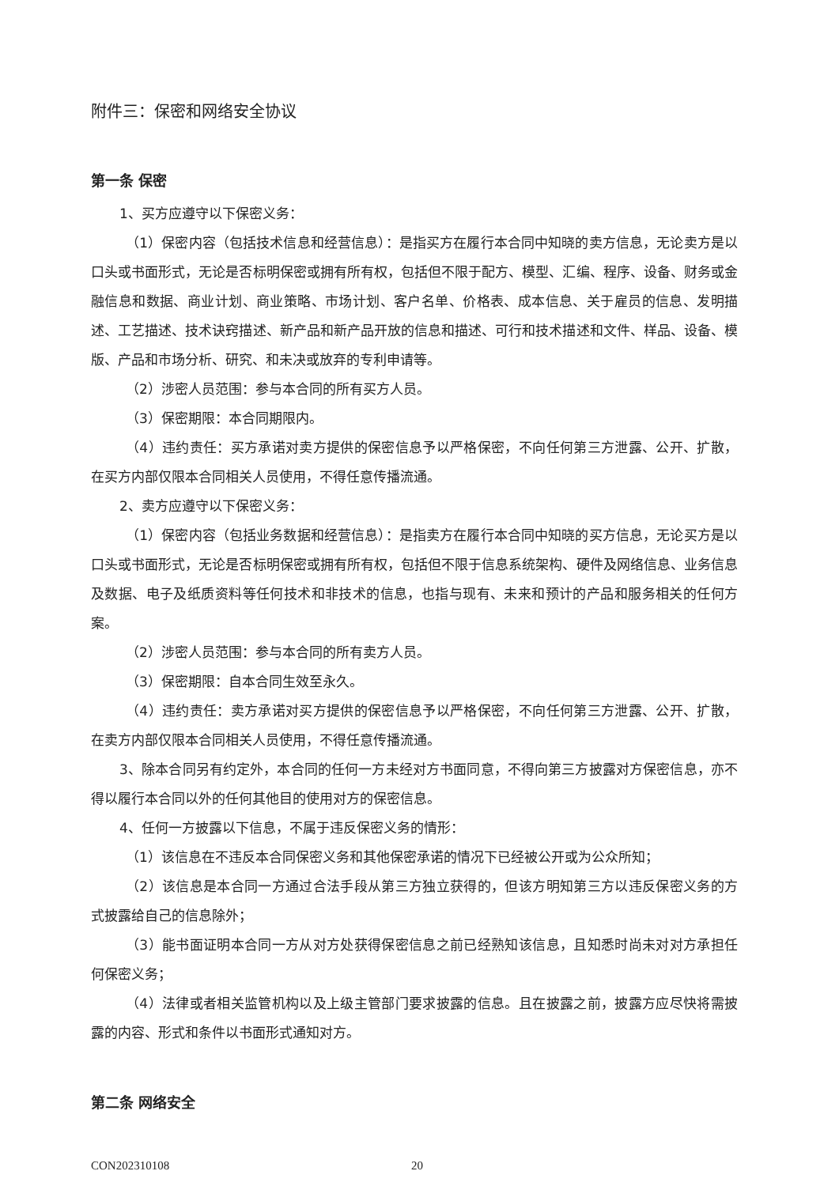附件三：保密和网络安全协议
第一条 保密
1、买方应遵守以下保密义务：
（1）保密内容（包括技术信息和经营信息）：是指买方在履行本合同中知晓的卖方信息，无论卖方是以口头或书面形式，无论是否标明保密或拥有所有权，包括但不限于配方、模型、汇编、程序、设备、财务或金融信息和数据、商业计划、商业策略、市场计划、客户名单、价格表、成本信息、关于雇员的信息、发明描述、工艺描述、技术诀窍描述、新产品和新产品开放的信息和描述、可行和技术描述和文件、样品、设备、模版、产品和市场分析、研究、和未决或放弃的专利申请等。
（2）涉密人员范围：参与本合同的所有买方人员。
（3）保密期限：本合同期限内。
（4）违约责任：买方承诺对卖方提供的保密信息予以严格保密，不向任何第三方泄露、公开、扩散，在买方内部仅限本合同相关人员使用，不得任意传播流通。
2、卖方应遵守以下保密义务：
（1）保密内容（包括业务数据和经营信息）：是指卖方在履行本合同中知晓的买方信息，无论买方是以口头或书面形式，无论是否标明保密或拥有所有权，包括但不限于信息系统架构、硬件及网络信息、业务信息及数据、电子及纸质资料等任何技术和非技术的信息，也指与现有、未来和预计的产品和服务相关的任何方案。
（2）涉密人员范围：参与本合同的所有卖方人员。
（3）保密期限：自本合同生效至永久。
（4）违约责任：卖方承诺对买方提供的保密信息予以严格保密，不向任何第三方泄露、公开、扩散，在卖方内部仅限本合同相关人员使用，不得任意传播流通。
3、除本合同另有约定外，本合同的任何一方未经对方书面同意，不得向第三方披露对方保密信息，亦不得以履行本合同以外的任何其他目的使用对方的保密信息。
4、任何一方披露以下信息，不属于违反保密义务的情形：
（1）该信息在不违反本合同保密义务和其他保密承诺的情况下已经被公开或为公众所知；
（2）该信息是本合同一方通过合法手段从第三方独立获得的，但该方明知第三方以违反保密义务的方式披露给自己的信息除外；
（3）能书面证明本合同一方从对方处获得保密信息之前已经熟知该信息，且知悉时尚未对对方承担任何保密义务；
（4）法律或者相关监管机构以及上级主管部门要求披露的信息。且在披露之前，披露方应尽快将需披露的内容、形式和条件以书面形式通知对方。
第二条 网络安全
CON202310108 20